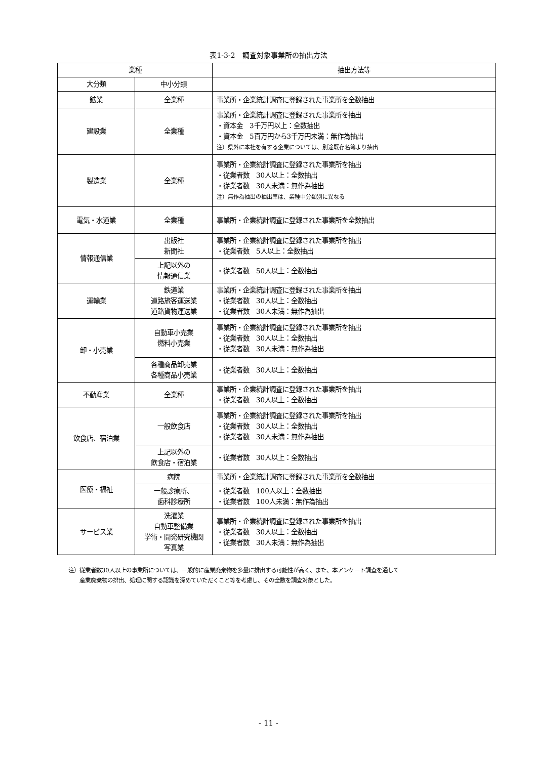表1-3-2　調査対象事業所の抽出方法
| 業種 | | 抽出方法等 |
| --- | --- | --- |
| 大分類 | 中小分類 | |
| 鉱業 | 全業種 | 事業所・企業統計調査に登録された事業所を全数抽出 |
| 建設業 | 全業種 | 事業所・企業統計調査に登録された事業所を抽出 ・資本金 3千万円以上：全数抽出 ・資本金 5百万円から3千万円未満：無作為抽出 注）県外に本社を有する企業については、別途既存名簿より抽出 |
| 製造業 | 全業種 | 事業所・企業統計調査に登録された事業所を抽出 ・従業者数 30人以上：全数抽出 ・従業者数 30人未満：無作為抽出 注）無作為抽出の抽出率は、業種中分類別に異なる |
| 電気・水道業 | 全業種 | 事業所・企業統計調査に登録された事業所を全数抽出 |
| 情報通信業 | 出版社 新聞社 | 事業所・企業統計調査に登録された事業所を抽出 ・従業者数 5人以上：全数抽出 |
| | 上記以外の 情報通信業 | ・従業者数 50人以上：全数抽出 |
| 運輸業 | 鉄道業 道路旅客運送業 道路貨物運送業 | 事業所・企業統計調査に登録された事業所を抽出 ・従業者数 30人以上：全数抽出 ・従業者数 30人未満：無作為抽出 |
| 卸・小売業 | 自動車小売業 燃料小売業 | 事業所・企業統計調査に登録された事業所を抽出 ・従業者数 30人以上：全数抽出 ・従業者数 30人未満：無作為抽出 |
| | 各種商品卸売業 各種商品小売業 | ・従業者数 30人以上：全数抽出 |
| 不動産業 | 全業種 | 事業所・企業統計調査に登録された事業所を抽出 ・従業者数 30人以上：全数抽出 |
| 飲食店、宿泊業 | 一般飲食店 | 事業所・企業統計調査に登録された事業所を抽出 ・従業者数 30人以上：全数抽出 ・従業者数 30人未満：無作為抽出 |
| | 上記以外の 飲食店・宿泊業 | ・従業者数 30人以上：全数抽出 |
| 医療・福祉 | 病院 | 事業所・企業統計調査に登録された事業所を全数抽出 |
| | 一般診療所、 歯科診療所 | ・従業者数 100人以上：全数抽出 ・従業者数 100人未満：無作為抽出 |
| サービス業 | 洗濯業 自動車整備業 学術・開発研究機関 写真業 | 事業所・企業統計調査に登録された事業所を抽出 ・従業者数 30人以上：全数抽出 ・従業者数 30人未満：無作為抽出 |
注）従業者数30人以上の事業所については、一般的に産業廃棄物を多量に排出する可能性が高く、また、本アンケート調査を通して
　　産業廃棄物の排出、処理に関する認識を深めていただくこと等を考慮し、その全数を調査対象とした。
- 11 -